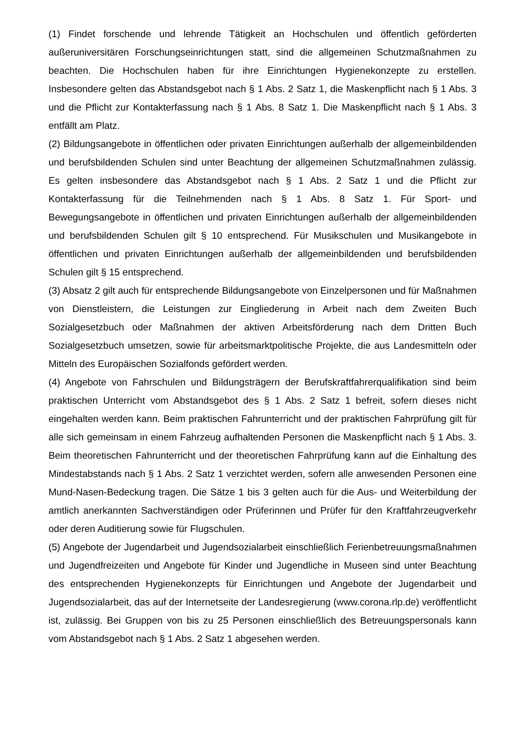(1) Findet forschende und lehrende Tätigkeit an Hochschulen und öffentlich geförderten außeruniversitären Forschungseinrichtungen statt, sind die allgemeinen Schutzmaßnahmen zu beachten. Die Hochschulen haben für ihre Einrichtungen Hygienekonzepte zu erstellen. Insbesondere gelten das Abstandsgebot nach § 1 Abs. 2 Satz 1, die Maskenpflicht nach § 1 Abs. 3 und die Pflicht zur Kontakterfassung nach § 1 Abs. 8 Satz 1. Die Maskenpflicht nach § 1 Abs. 3 entfällt am Platz.
(2) Bildungsangebote in öffentlichen oder privaten Einrichtungen außerhalb der allgemeinbildenden und berufsbildenden Schulen sind unter Beachtung der allgemeinen Schutzmaßnahmen zulässig. Es gelten insbesondere das Abstandsgebot nach § 1 Abs. 2 Satz 1 und die Pflicht zur Kontakterfassung für die Teilnehmenden nach § 1 Abs. 8 Satz 1. Für Sport- und Bewegungsangebote in öffentlichen und privaten Einrichtungen außerhalb der allgemeinbildenden und berufsbildenden Schulen gilt § 10 entsprechend. Für Musikschulen und Musikangebote in öffentlichen und privaten Einrichtungen außerhalb der allgemeinbildenden und berufsbildenden Schulen gilt § 15 entsprechend.
(3) Absatz 2 gilt auch für entsprechende Bildungsangebote von Einzelpersonen und für Maßnahmen von Dienstleistern, die Leistungen zur Eingliederung in Arbeit nach dem Zweiten Buch Sozialgesetzbuch oder Maßnahmen der aktiven Arbeitsförderung nach dem Dritten Buch Sozialgesetzbuch umsetzen, sowie für arbeitsmarktpolitische Projekte, die aus Landesmitteln oder Mitteln des Europäischen Sozialfonds gefördert werden.
(4) Angebote von Fahrschulen und Bildungsträgern der Berufskraftfahrerqualifikation sind beim praktischen Unterricht vom Abstandsgebot des § 1 Abs. 2 Satz 1 befreit, sofern dieses nicht eingehalten werden kann. Beim praktischen Fahrunterricht und der praktischen Fahrprüfung gilt für alle sich gemeinsam in einem Fahrzeug aufhaltenden Personen die Maskenpflicht nach § 1 Abs. 3. Beim theoretischen Fahrunterricht und der theoretischen Fahrprüfung kann auf die Einhaltung des Mindestabstands nach § 1 Abs. 2 Satz 1 verzichtet werden, sofern alle anwesenden Personen eine Mund-Nasen-Bedeckung tragen. Die Sätze 1 bis 3 gelten auch für die Aus- und Weiterbildung der amtlich anerkannten Sachverständigen oder Prüferinnen und Prüfer für den Kraftfahrzeugverkehr oder deren Auditierung sowie für Flugschulen.
(5) Angebote der Jugendarbeit und Jugendsozialarbeit einschließlich Ferienbetreuungsmaßnahmen und Jugendfreizeiten und Angebote für Kinder und Jugendliche in Museen sind unter Beachtung des entsprechenden Hygienekonzepts für Einrichtungen und Angebote der Jugendarbeit und Jugendsozialarbeit, das auf der Internetseite der Landesregierung (www.corona.rlp.de) veröffentlicht ist, zulässig. Bei Gruppen von bis zu 25 Personen einschließlich des Betreuungspersonals kann vom Abstandsgebot nach § 1 Abs. 2 Satz 1 abgesehen werden.